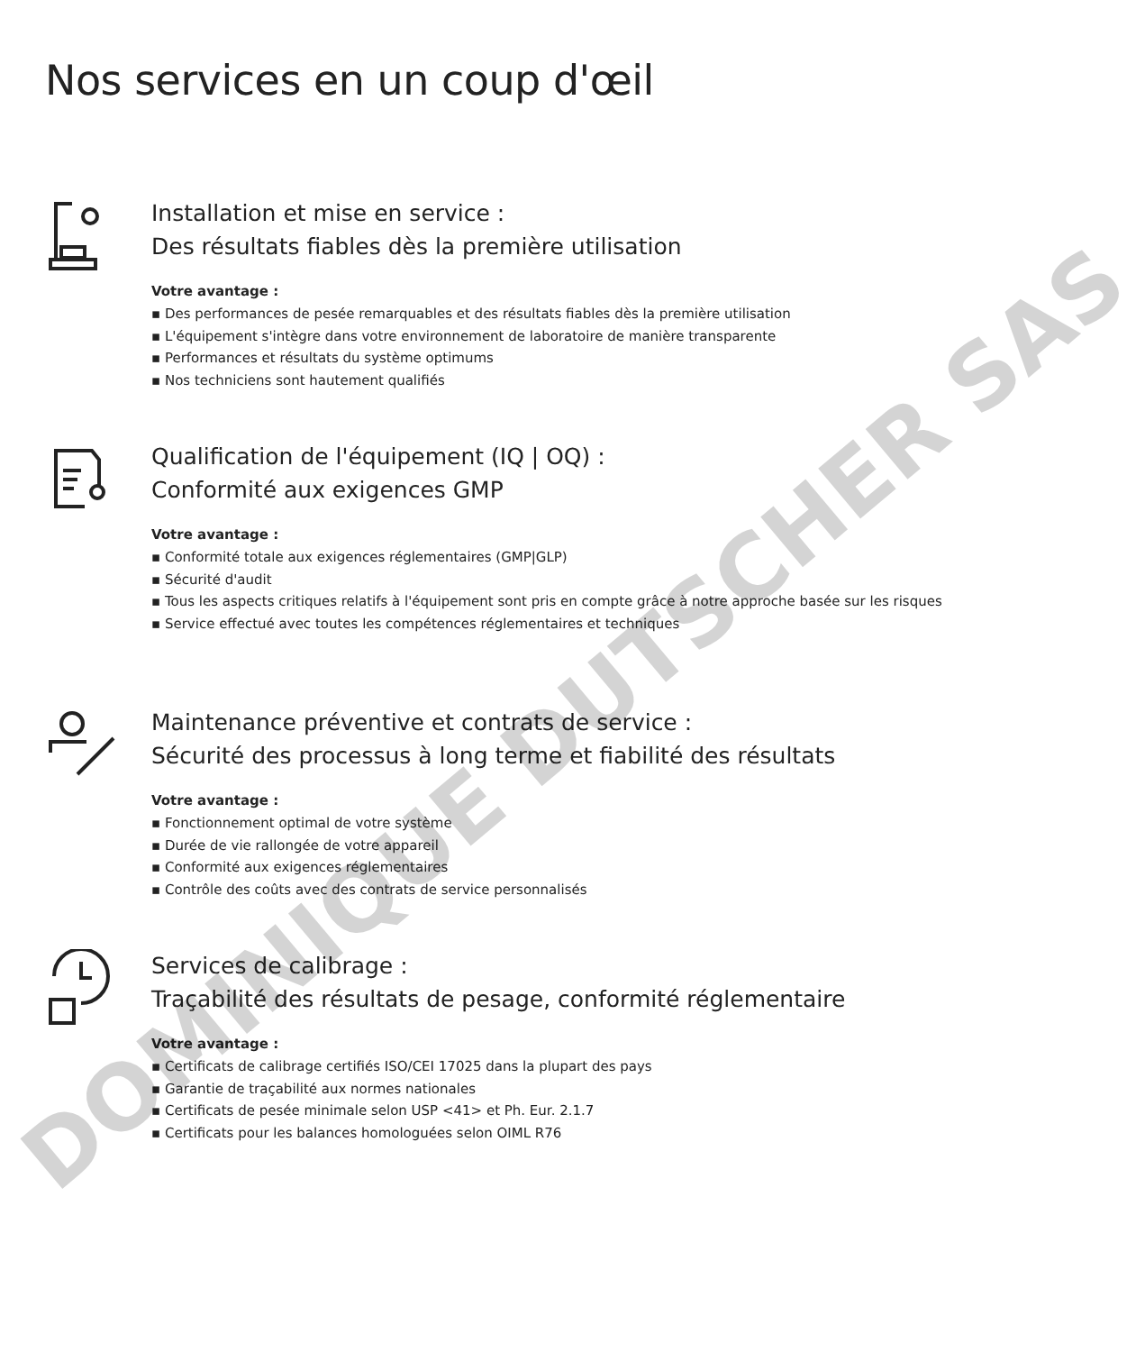Nos services en un coup d'œil
Installation et mise en service :
Des résultats fiables dès la première utilisation
Votre avantage :
▪ Des performances de pesée remarquables et des résultats fiables dès la première utilisation
▪ L'équipement s'intègre dans votre environnement de laboratoire de manière transparente
▪ Performances et résultats du système optimums
▪ Nos techniciens sont hautement qualifiés
Qualification de l'équipement (IQ | OQ) :
Conformité aux exigences GMP
Votre avantage :
▪ Conformité totale aux exigences réglementaires (GMP|GLP)
▪ Sécurité d'audit
▪ Tous les aspects critiques relatifs à l'équipement sont pris en compte grâce à notre approche basée sur les risques
▪ Service effectué avec toutes les compétences réglementaires et techniques
Maintenance préventive et contrats de service :
Sécurité des processus à long terme et fiabilité des résultats
Votre avantage :
▪ Fonctionnement optimal de votre système
▪ Durée de vie rallongée de votre appareil
▪ Conformité aux exigences réglementaires
▪ Contrôle des coûts avec des contrats de service personnalisés
Services de calibrage :
Traçabilité des résultats de pesage, conformité réglementaire
Votre avantage :
▪ Certificats de calibrage certifiés ISO/CEI 17025 dans la plupart des pays
▪ Garantie de traçabilité aux normes nationales
▪ Certificats de pesée minimale selon USP <41> et Ph. Eur. 2.1.7
▪ Certificats pour les balances homologuées selon OIML R76
DOMINIQUE DUTSCHER SAS